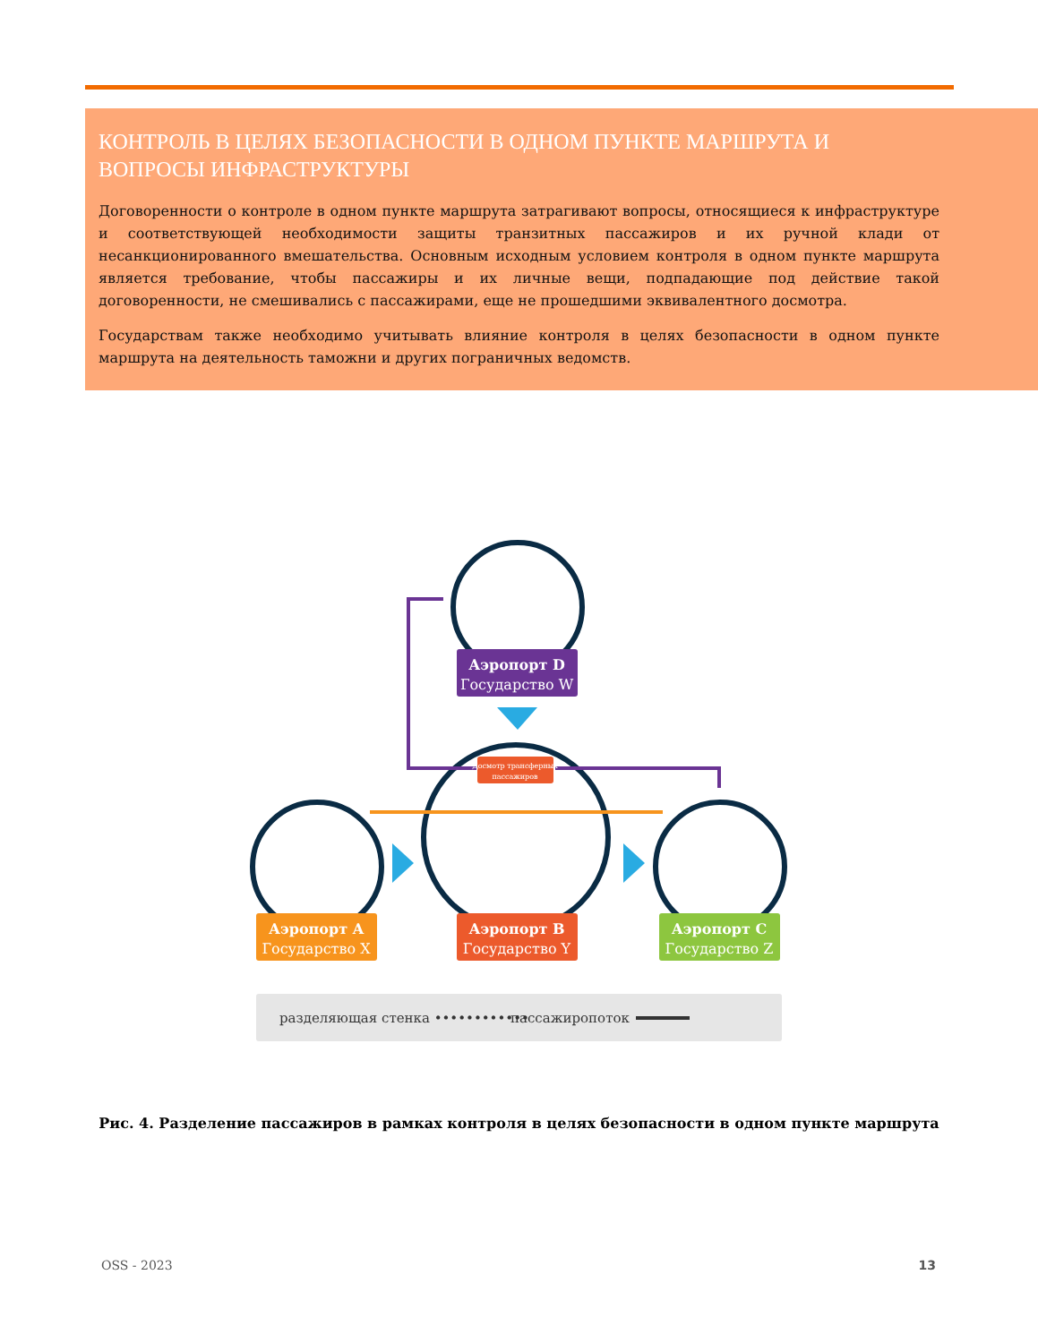КОНТРОЛЬ В ЦЕЛЯХ БЕЗОПАСНОСТИ В ОДНОМ ПУНКТЕ МАРШРУТА И ВОПРОСЫ ИНФРАСТРУКТУРЫ
Договоренности о контроле в одном пункте маршрута затрагивают вопросы, относящиеся к инфраструктуре и соответствующей необходимости защиты транзитных пассажиров и их ручной клади от несанкционированного вмешательства. Основным исходным условием контроля в одном пункте маршрута является требование, чтобы пассажиры и их личные вещи, подпадающие под действие такой договоренности, не смешивались с пассажирами, еще не прошедшими эквивалентного досмотра.
Государствам также необходимо учитывать влияние контроля в целях безопасности в одном пункте маршрута на деятельность таможни и других пограничных ведомств.
Аэропорт D
Государство W
Досмотр трансферных
пассажиров
Аэропорт A
Государство X
Аэропорт B
Государство Y
Аэропорт C
Государство Z
разделяющая стенка ••••••••••••
пассажиропоток
Рис. 4. Разделение пассажиров в рамках контроля в целях безопасности в одном пункте маршрута
OSS - 2023 13